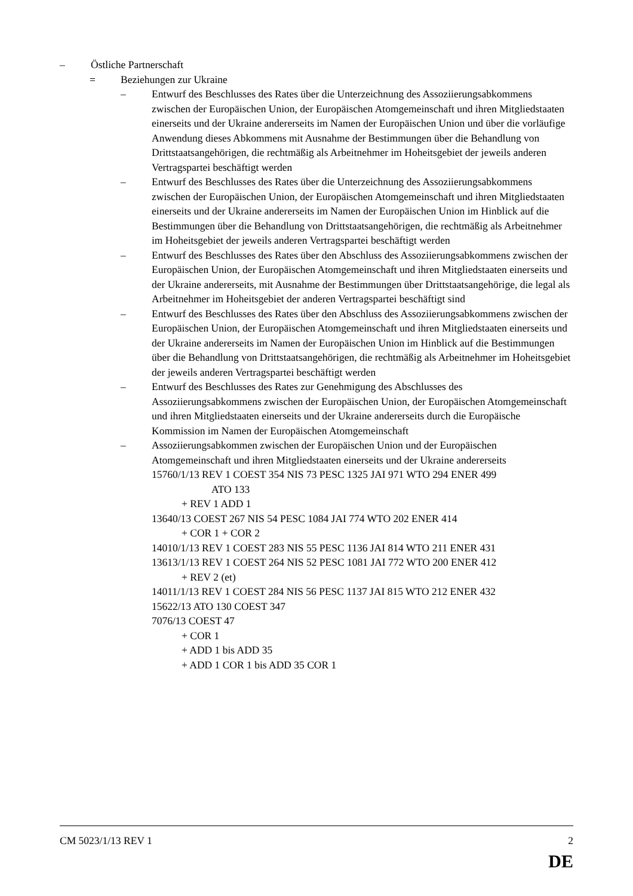– Östliche Partnerschaft
= Beziehungen zur Ukraine
– Entwurf des Beschlusses des Rates über die Unterzeichnung des Assoziierungsabkommens zwischen der Europäischen Union, der Europäischen Atomgemeinschaft und ihren Mitgliedstaaten einerseits und der Ukraine andererseits im Namen der Europäischen Union und über die vorläufige Anwendung dieses Abkommens mit Ausnahme der Bestimmungen über die Behandlung von Drittstaatsangehörigen, die rechtmäßig als Arbeitnehmer im Hoheitsgebiet der jeweils anderen Vertragspartei beschäftigt werden
– Entwurf des Beschlusses des Rates über die Unterzeichnung des Assoziierungsabkommens zwischen der Europäischen Union, der Europäischen Atomgemeinschaft und ihren Mitgliedstaaten einerseits und der Ukraine andererseits im Namen der Europäischen Union im Hinblick auf die Bestimmungen über die Behandlung von Drittstaatsangehörigen, die rechtmäßig als Arbeitnehmer im Hoheitsgebiet der jeweils anderen Vertragspartei beschäftigt werden
– Entwurf des Beschlusses des Rates über den Abschluss des Assoziierungsabkommens zwischen der Europäischen Union, der Europäischen Atomgemeinschaft und ihren Mitgliedstaaten einerseits und der Ukraine andererseits, mit Ausnahme der Bestimmungen über Drittstaatsangehörige, die legal als Arbeitnehmer im Hoheitsgebiet der anderen Vertragspartei beschäftigt sind
– Entwurf des Beschlusses des Rates über den Abschluss des Assoziierungsabkommens zwischen der Europäischen Union, der Europäischen Atomgemeinschaft und ihren Mitgliedstaaten einerseits und der Ukraine andererseits im Namen der Europäischen Union im Hinblick auf die Bestimmungen über die Behandlung von Drittstaatsangehörigen, die rechtmäßig als Arbeitnehmer im Hoheitsgebiet der jeweils anderen Vertragspartei beschäftigt werden
– Entwurf des Beschlusses des Rates zur Genehmigung des Abschlusses des Assoziierungsabkommens zwischen der Europäischen Union, der Europäischen Atomgemeinschaft und ihren Mitgliedstaaten einerseits und der Ukraine andererseits durch die Europäische Kommission im Namen der Europäischen Atomgemeinschaft
– Assoziierungsabkommen zwischen der Europäischen Union und der Europäischen Atomgemeinschaft und ihren Mitgliedstaaten einerseits und der Ukraine andererseits
15760/1/13 REV 1 COEST 354 NIS 73 PESC 1325 JAI 971 WTO 294 ENER 499
ATO 133
+ REV 1 ADD 1
13640/13 COEST 267 NIS 54 PESC 1084 JAI 774 WTO 202 ENER 414
+ COR 1 + COR 2
14010/1/13 REV 1 COEST 283 NIS 55 PESC 1136 JAI 814 WTO 211 ENER 431
13613/1/13 REV 1 COEST 264 NIS 52 PESC 1081 JAI 772 WTO 200 ENER 412
+ REV 2 (et)
14011/1/13 REV 1 COEST 284 NIS 56 PESC 1137 JAI 815 WTO 212 ENER 432
15622/13 ATO 130 COEST 347
7076/13 COEST 47
+ COR 1
+ ADD 1 bis ADD 35
+ ADD 1 COR 1 bis ADD 35 COR 1
CM 5023/1/13 REV 1 2
DE